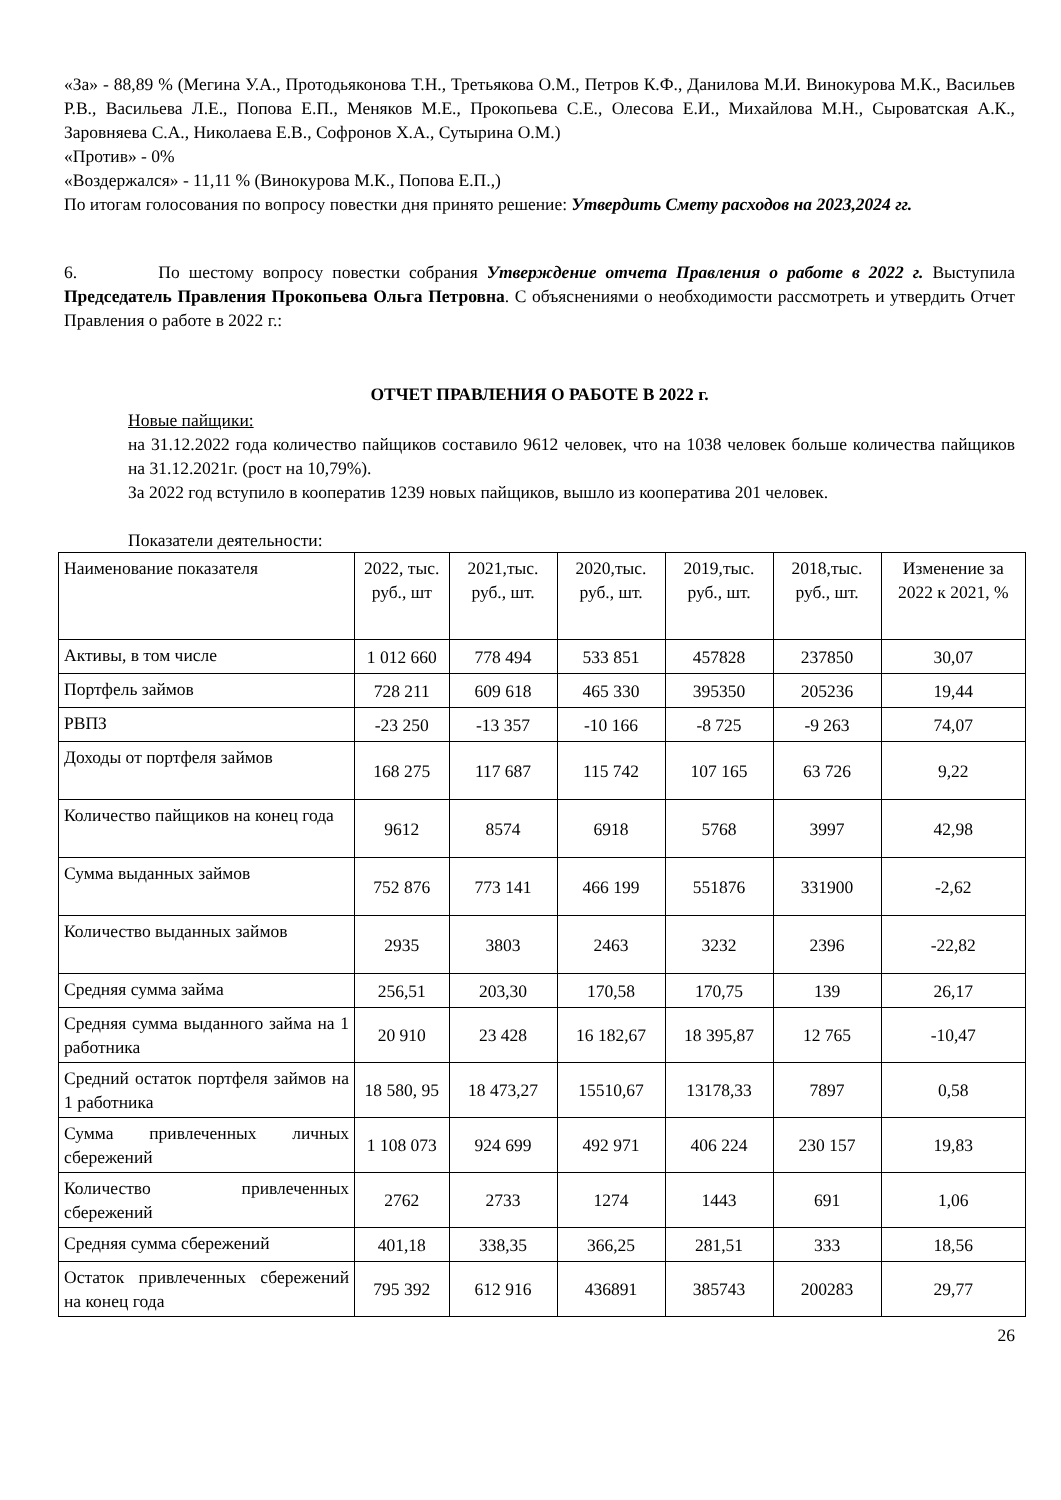«За» - 88,89 % (Мегина У.А., Протодьяконова Т.Н., Третьякова О.М., Петров К.Ф., Данилова М.И. Винокурова М.К., Васильев Р.В., Васильева Л.Е., Попова Е.П., Меняков М.Е., Прокопьева С.Е., Олесова Е.И., Михайлова М.Н., Сыроватская А.К., Заровняева С.А., Николаева Е.В., Софронов Х.А., Сутырина О.М.)
«Против» - 0%
«Воздержался» - 11,11 % (Винокурова М.К., Попова Е.П.,)
По итогам голосования по вопросу повестки дня принято решение: Утвердить Смету расходов на 2023,2024 гг.
6. По шестому вопросу повестки собрания Утверждение отчета Правления о работе в 2022 г. Выступила Председатель Правления Прокопьева Ольга Петровна. С объяснениями о необходимости рассмотреть и утвердить Отчет Правления о работе в 2022 г.:
ОТЧЕТ ПРАВЛЕНИЯ О РАБОТЕ В 2022 г.
Новые пайщики:
на 31.12.2022 года количество пайщиков составило 9612 человек, что на 1038 человек больше количества пайщиков на 31.12.2021г. (рост на 10,79%).
За 2022 год вступило в кооператив 1239 новых пайщиков, вышло из кооператива 201 человек.
Показатели деятельности:
| Наименование показателя | 2022, тыс. руб., шт | 2021,тыс. руб., шт. | 2020,тыс. руб., шт. | 2019,тыс. руб., шт. | 2018,тыс. руб., шт. | Изменение за 2022 к 2021, % |
| --- | --- | --- | --- | --- | --- | --- |
| Активы, в том числе | 1 012 660 | 778 494 | 533 851 | 457828 | 237850 | 30,07 |
| Портфель займов | 728 211 | 609 618 | 465 330 | 395350 | 205236 | 19,44 |
| РВПЗ | -23 250 | -13 357 | -10 166 | -8 725 | -9 263 | 74,07 |
| Доходы от портфеля займов | 168 275 | 117 687 | 115 742 | 107 165 | 63 726 | 9,22 |
| Количество пайщиков на конец года | 9612 | 8574 | 6918 | 5768 | 3997 | 42,98 |
| Сумма выданных займов | 752 876 | 773 141 | 466 199 | 551876 | 331900 | -2,62 |
| Количество выданных займов | 2935 | 3803 | 2463 | 3232 | 2396 | -22,82 |
| Средняя сумма займа | 256,51 | 203,30 | 170,58 | 170,75 | 139 | 26,17 |
| Средняя сумма выданного займа на 1 работника | 20 910 | 23 428 | 16 182,67 | 18 395,87 | 12 765 | -10,47 |
| Средний остаток портфеля займов на 1 работника | 18 580, 95 | 18 473,27 | 15510,67 | 13178,33 | 7897 | 0,58 |
| Сумма привлеченных личных сбережений | 1 108 073 | 924 699 | 492 971 | 406 224 | 230 157 | 19,83 |
| Количество привлеченных сбережений | 2762 | 2733 | 1274 | 1443 | 691 | 1,06 |
| Средняя сумма сбережений | 401,18 | 338,35 | 366,25 | 281,51 | 333 | 18,56 |
| Остаток привлеченных сбережений на конец года | 795 392 | 612 916 | 436891 | 385743 | 200283 | 29,77 |
26